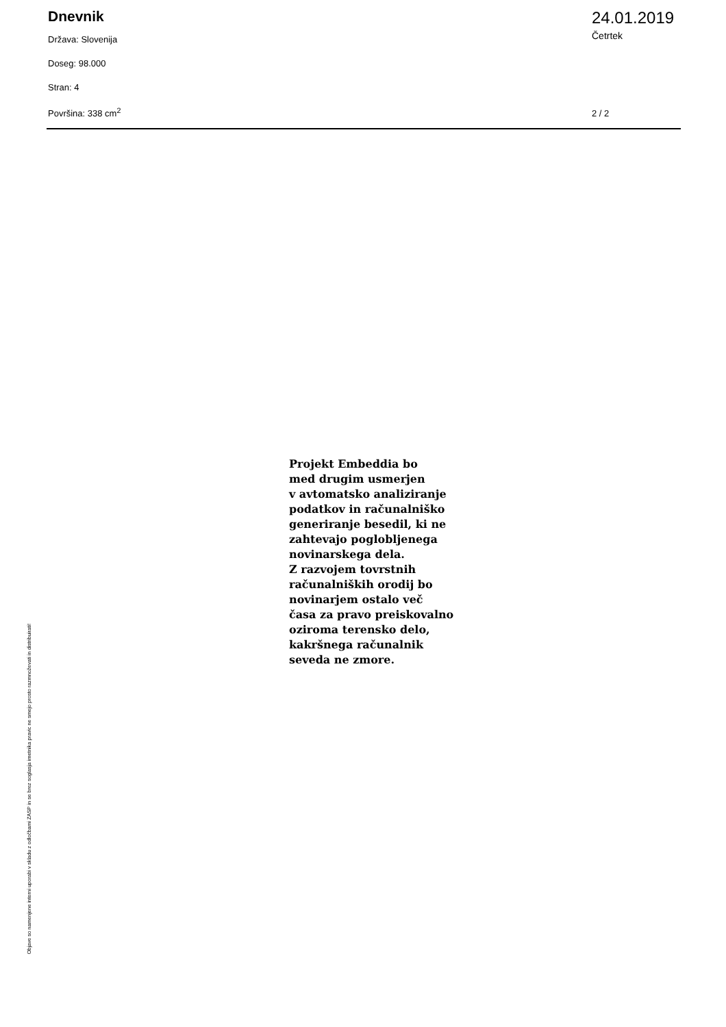Dnevnik
Država: Slovenija
Doseg: 98.000
Stran: 4
Površina: 338 cm<sup>2</sup>
24.01.2019
Četrtek
2 / 2
Projekt Embeddia bo
med drugim usmerjen
v avtomatsko analiziranje
podatkov in računalniško
generiranje besedil, ki ne
zahtevajo poglobljenega
novinarskega dela.
Z razvojem tovrstnih
računalniških orodij bo
novinarjem ostalo več
časa za pravo preiskovalno
oziroma terensko delo,
kakršnega računalnik
seveda ne zmore.
Objave so namenjene interni uporabi v skladu z odločbami ZASP in se brez soglasja imetnika pravic ne smejo prosto razmnoževati in distribuirati!